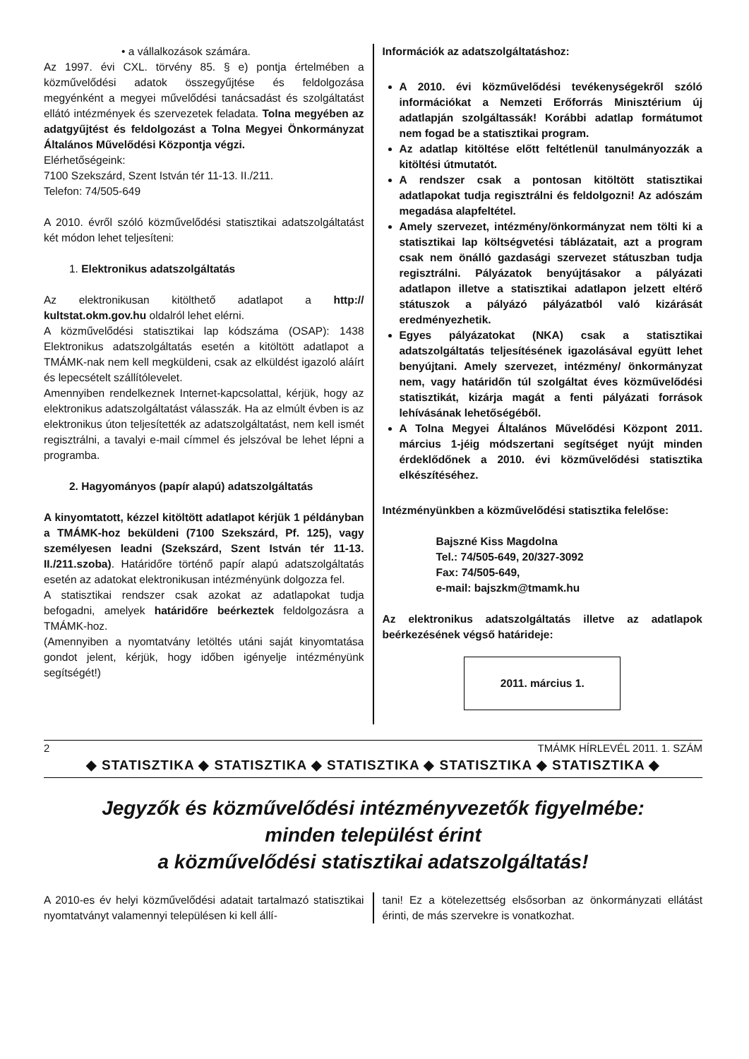• a vállalkozások számára.
Az 1997. évi CXL. törvény 85. § e) pontja értelmében a közművelődési adatok összegyűjtése és feldolgozása megyénként a megyei művelődési tanácsadást és szolgáltatást ellátó intézmények és szervezetek feladata. Tolna megyében az adatgyűjtést és feldolgozást a Tolna Megyei Önkormányzat Általános Művelődési Központja végzi.
Elérhetőségeink:
7100 Szekszárd, Szent István tér 11-13. II./211.
Telefon: 74/505-649
A 2010. évről szóló közművelődési statisztikai adatszolgáltatást két módon lehet teljesíteni:
1. Elektronikus adatszolgáltatás
Az elektronikusan kitölthető adatlapot a http:// kultstat.okm.gov.hu oldalról lehet elérni.
A közművelődési statisztikai lap kódszáma (OSAP): 1438 Elektronikus adatszolgáltatás esetén a kitöltött adatlapot a TMÁMK-nak nem kell megküldeni, csak az elküldést igazoló aláírt és lepecsételt szállítólevelet.
Amennyiben rendelkeznek Internet-kapcsolattal, kérjük, hogy az elektronikus adatszolgáltatást válasszák. Ha az elmúlt évben is az elektronikus úton teljesítették az adatszolgáltatást, nem kell ismét regisztrálni, a tavalyi e-mail címmel és jelszóval be lehet lépni a programba.
2. Hagyományos (papír alapú) adatszolgáltatás
A kinyomtatott, kézzel kitöltött adatlapot kérjük 1 példányban a TMÁMK-hoz beküldeni (7100 Szekszárd, Pf. 125), vagy személyesen leadni (Szekszárd, Szent István tér 11-13. II./211.szoba). Határidőre történő papír alapú adatszolgáltatás esetén az adatokat elektronikusan intézményünk dolgozza fel.
A statisztikai rendszer csak azokat az adatlapokat tudja befogadni, amelyek határidőre beérkeztek feldolgozásra a TMÁMK-hoz.
(Amennyiben a nyomtatvány letöltés utáni saját kinyomtatása gondot jelent, kérjük, hogy időben igényelje intézményünk segítségét!)
Információk az adatszolgáltatáshoz:
A 2010. évi közművelődési tevékenységekről szóló információkat a Nemzeti Erőforrás Minisztérium új adatlapján szolgáltassák! Korábbi adatlap formátumot nem fogad be a statisztikai program.
Az adatlap kitöltése előtt feltétlenül tanulmányozzák a kitöltési útmutatót.
A rendszer csak a pontosan kitöltött statisztikai adatlapokat tudja regisztrálni és feldolgozni! Az adószám megadása alapfeltétel.
Amely szervezet, intézmény/önkormányzat nem tölti ki a statisztikai lap költségvetési táblázatait, azt a program csak nem önálló gazdasági szervezet státuszban tudja regisztrálni. Pályázatok benyújtásakor a pályázati adatlapon illetve a statisztikai adatlapon jelzett eltérő státuszok a pályázó pályázatból való kizárását eredményezhetik.
Egyes pályázatokat (NKA) csak a statisztikai adatszolgáltatás teljesítésének igazolásával együtt lehet benyújtani. Amely szervezet, intézmény/ önkormányzat nem, vagy határidőn túl szolgáltat éves közművelődési statisztikát, kizárja magát a fenti pályázati források lehívásának lehetőségéből.
A Tolna Megyei Általános Művelődési Központ 2011. március 1-jéig módszertani segítséget nyújt minden érdeklődőnek a 2010. évi közművelődési statisztika elkészítéséhez.
Intézményünkben a közművelődési statisztika felelőse:
Bajszné Kiss Magdolna
Tel.: 74/505-649, 20/327-3092
Fax: 74/505-649,
e-mail: bajszkm@tmamk.hu
Az elektronikus adatszolgáltatás illetve az adatlapok beérkezésének végső határideje:
2011. március 1.
2 TMÁMK HÍRLEVÉL 2011. 1. SZÁM
◆ STATISZTIKA ◆ STATISZTIKA ◆ STATISZTIKA ◆ STATISZTIKA ◆ STATISZTIKA ◆
Jegyzők és közművelődési intézményvezetők figyelmébe:
minden települést érint
a közművelődési statisztikai adatszolgáltatás!
A 2010-es év helyi közművelődési adatait tartalmazó statisztikai nyomtatványt valamennyi településen ki kell állí-
tani! Ez a kötelezettség elsősorban az önkormányzati ellátást érinti, de más szervekre is vonatkozhat.